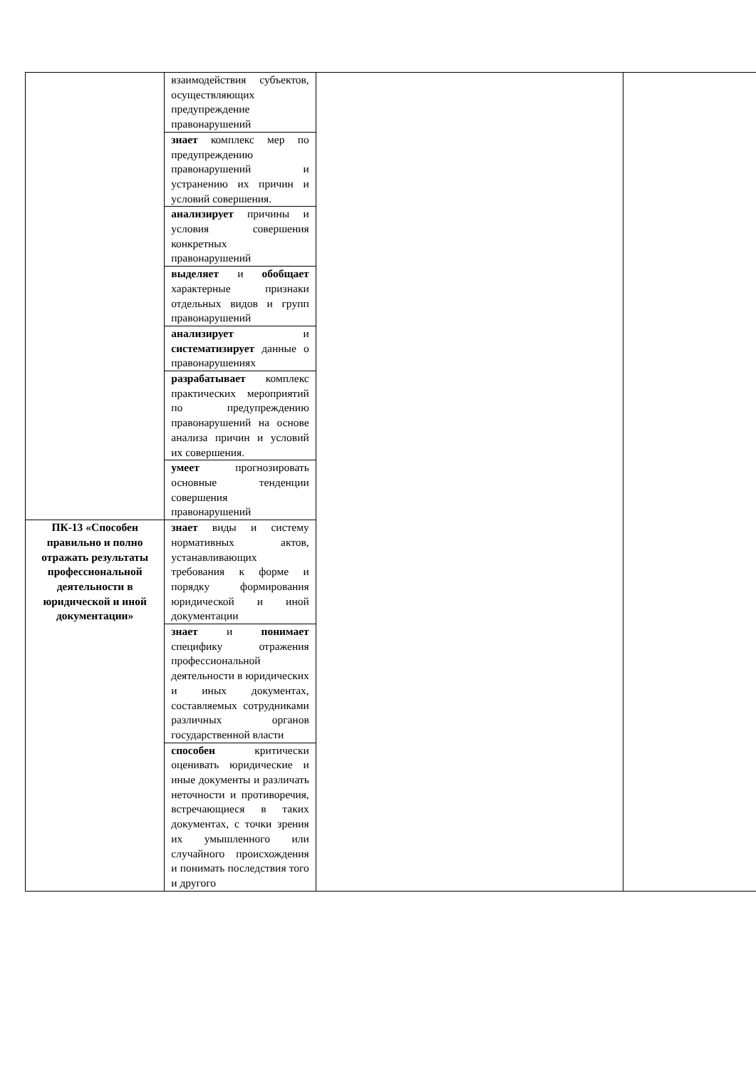| | взаимодействия субъектов, осуществляющих предупреждение правонарушений | | |
| | знает комплекс мер по предупреждению правонарушений и устранению их причин и условий совершения. | | |
| | анализирует причины и условия совершения конкретных правонарушений | | |
| | выделяет и обобщает характерные признаки отдельных видов и групп правонарушений | | |
| | анализирует и систематизирует данные о правонарушениях | | |
| | разрабатывает комплекс практических мероприятий по предупреждению правонарушений на основе анализа причин и условий их совершения. | | |
| | умеет прогнозировать основные тенденции совершения правонарушений | | |
| ПК-13 «Способен правильно и полно отражать результаты профессиональной деятельности в юридической и иной документации» | знает виды и систему нормативных актов, устанавливающих требования к форме и порядку формирования юридической и иной документации | | |
| | знает и понимает специфику отражения профессиональной деятельности в юридических и иных документах, составляемых сотрудниками различных органов государственной власти | | |
| | способен критически оценивать юридические и иные документы и различать неточности и противоречия, встречающиеся в таких документах, с точки зрения их умышленного или случайного происхождения и понимать последствия того и другого | | |